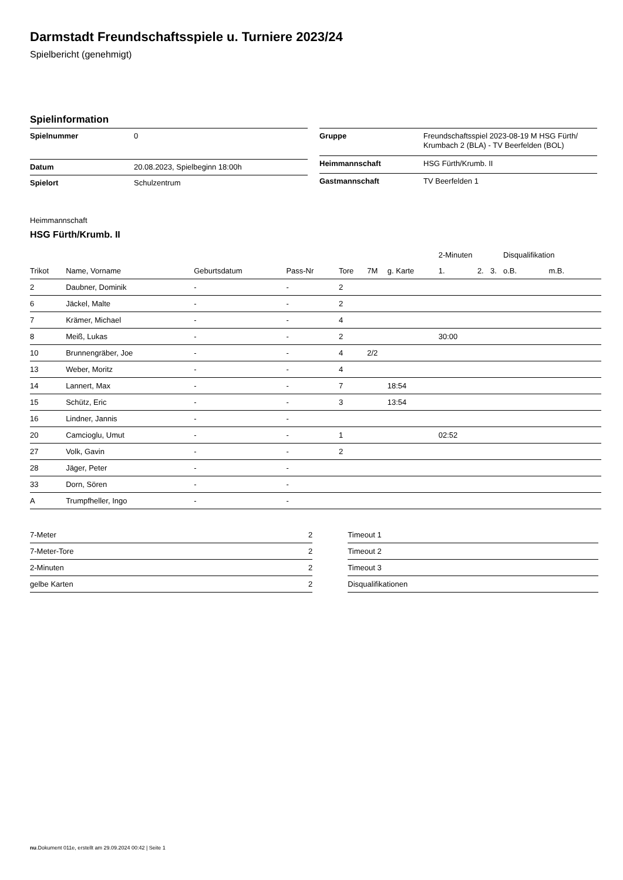Darmstadt Freundschaftsspiele u. Turniere 2023/24
Spielbericht (genehmigt)
Spielinformation
| Spielnummer | 0 |
| Datum | 20.08.2023, Spielbeginn 18:00h |
| Spielort | Schulzentrum |
| Gruppe | Freundschaftsspiel 2023-08-19 M HSG Fürth/ Krumbach 2 (BLA) - TV Beerfelden (BOL) |
| Heimmannschaft | HSG Fürth/Krumb. II |
| Gastmannschaft | TV Beerfelden 1 |
Heimmannschaft
HSG Fürth/Krumb. II
| | | | | | | | 2-Minuten | | | Disqualifikation | |
| --- | --- | --- | --- | --- | --- | --- | --- | --- | --- | --- | --- |
| Trikot | Name, Vorname | Geburtsdatum | Pass-Nr | Tore | 7M | g. Karte | 1. | 2. | 3. | o.B. | m.B. |
| 2 | Daubner, Dominik | - | - | 2 | | | | | | | |
| 6 | Jäckel, Malte | - | - | 2 | | | | | | | |
| 7 | Krämer, Michael | - | - | 4 | | | | | | | |
| 8 | Meiß, Lukas | - | - | 2 | | | 30:00 | | | | |
| 10 | Brunnengräber, Joe | - | - | 4 | 2/2 | | | | | | |
| 13 | Weber, Moritz | - | - | 4 | | | | | | | |
| 14 | Lannert, Max | - | - | 7 | | 18:54 | | | | | |
| 15 | Schütz, Eric | - | - | 3 | | 13:54 | | | | | |
| 16 | Lindner, Jannis | - | - | | | | | | | | |
| 20 | Camcioglu, Umut | - | - | 1 | | | 02:52 | | | | |
| 27 | Volk, Gavin | - | - | 2 | | | | | | | |
| 28 | Jäger, Peter | - | - | | | | | | | | |
| 33 | Dorn, Sören | - | - | | | | | | | | |
| A | Trumpfheller, Ingo | - | - | | | | | | | | |
| 7-Meter | 2 |
| 7-Meter-Tore | 2 |
| 2-Minuten | 2 |
| gelbe Karten | 2 |
| Timeout 1 |
| Timeout 2 |
| Timeout 3 |
| Disqualifikationen |
nu.Dokument 011e, erstellt am 29.09.2024 00:42 | Seite 1